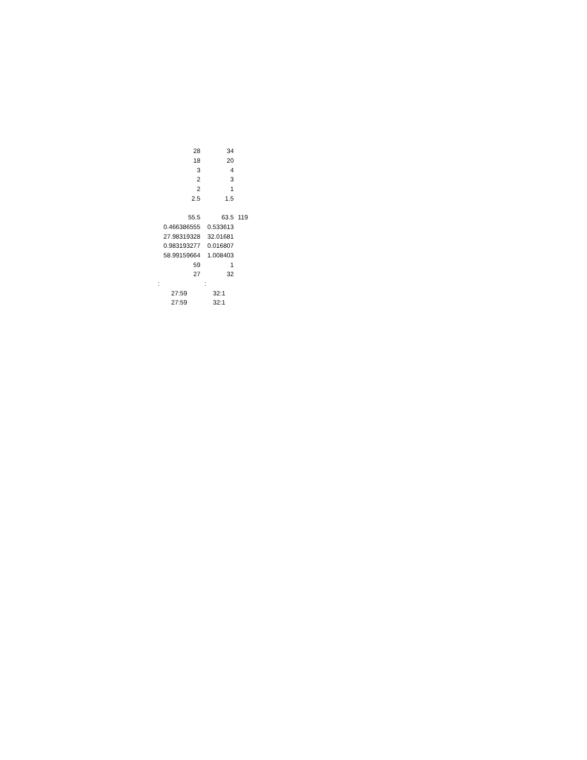| 28 | 34 | |
| 18 | 20 | |
| 3 | 4 | |
| 2 | 3 | |
| 2 | 1 | |
| 2.5 | 1.5 | |
| 55.5 | 63.5 | 119 |
| 0.466386555 | 0.533613 | |
| 27.98319328 | 32.01681 | |
| 0.983193277 | 0.016807 | |
| 58.99159664 | 1.008403 | |
| 59 | 1 | |
| 27 | 32 | |
| : | : | |
| 27:59 | 32:1 | |
| 27:59 | 32:1 | |